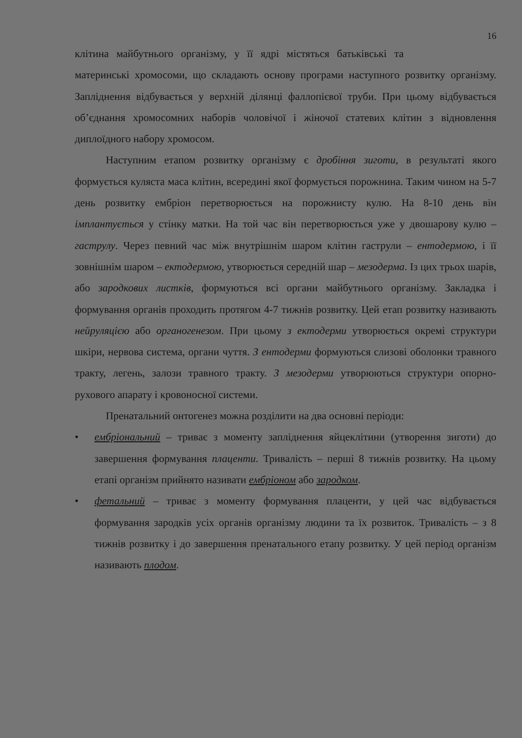16
клітина майбутнього організму, у її ядрі містяться батьківські та
материнські хромосоми, що складають основу програми наступного розвитку організму. Запліднення відбувається у верхній ділянці фаллопієвої труби. При цьому відбувається об’єднання хромосомних наборів чоловічої і жіночої статевих клітин з відновлення диплоїдного набору хромосом.
Наступним етапом розвитку організму є дробіння зиготи, в результаті якого формується куляста маса клітин, всередині якої формується порожнина. Таким чином на 5-7 день розвитку ембріон перетворюється на порожнисту кулю. На 8-10 день він імплантується у стінку матки. На той час він перетворюється уже у двошарову кулю – гаструлу. Через певний час між внутрішнім шаром клітин гаструли – ентодермою, і її зовнішнім шаром – ектодермою, утворюється середній шар – мезодерма. Із цих трьох шарів, або зародкових листків, формуються всі органи майбутнього організму. Закладка і формування органів проходить протягом 4-7 тижнів розвитку. Цей етап розвитку називають нейруляцією або органогенезом. При цьому з ектодерми утворюється окремі структури шкіри, нервова система, органи чуття. З ентодерми формуються слизові оболонки травного тракту, легень, залози травного тракту. З мезодерми утворюються структури опорно-рухового апарату і кровоносної системи.
Пренатальний онтогенез можна розділити на два основні періоди:
• ембріональний – триває з моменту запліднення яйцеклітини (утворення зиготи) до завершення формування плаценти. Тривалість – перші 8 тижнів розвитку. На цьому етапі організм прийнято називати ембріоном або зародком.
• фетальний – триває з моменту формування плаценти, у цей час відбувається формування зародків усіх органів організму людини та їх розвиток. Тривалість – з 8 тижнів розвитку і до завершення пренатального етапу розвитку. У цей період організм називають плодом.